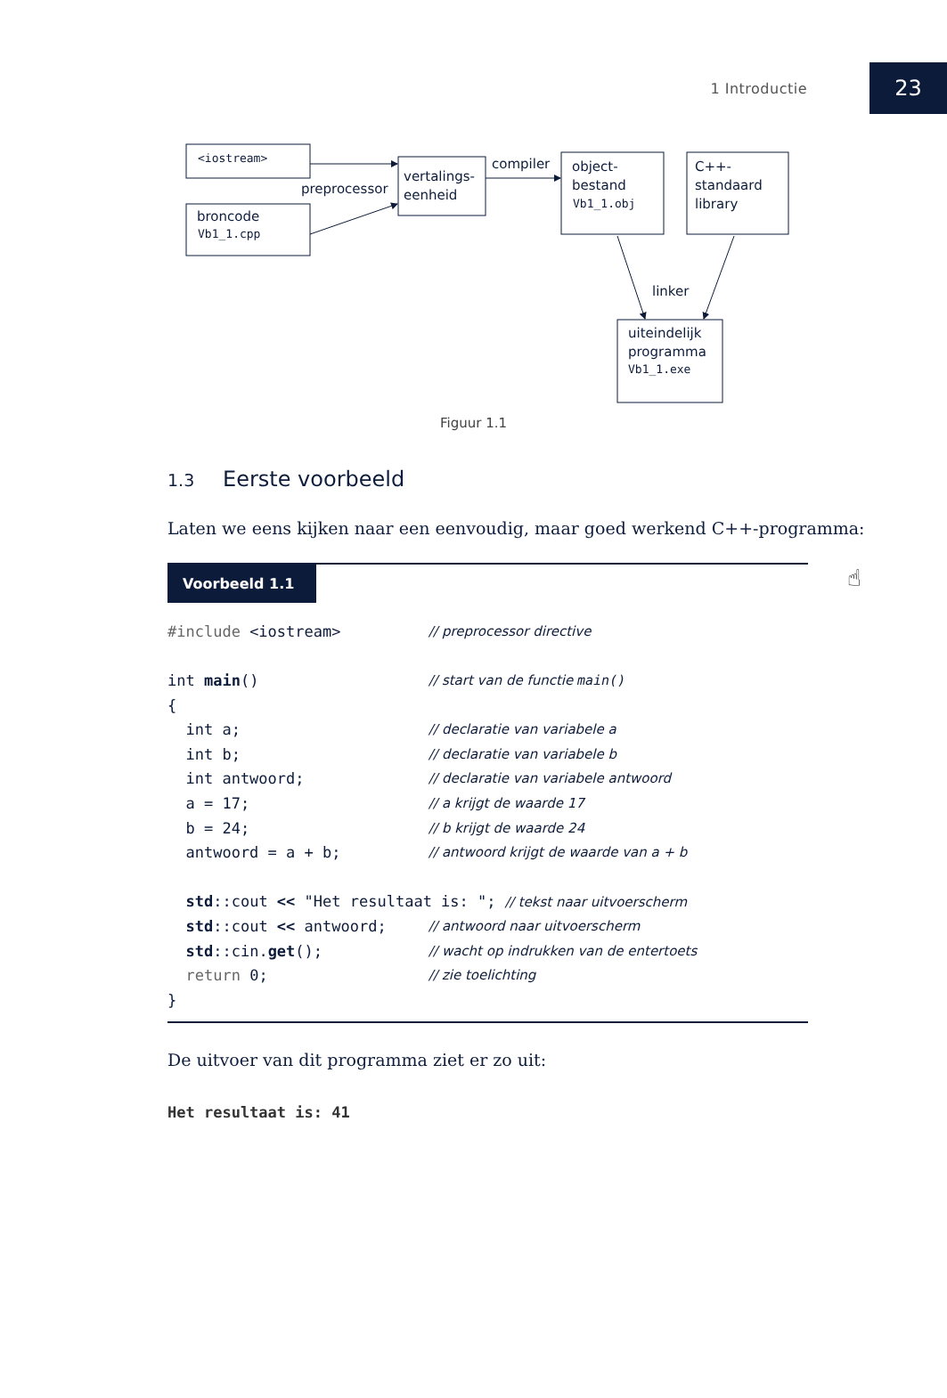1 Introductie 23
<iostream>
preprocessor
broncode
Vb1_1.cpp
vertalings-
eenheid
compiler
object-
bestand
Vb1_1.obj
C++-
standaard
library
linker
uiteindelijk
programma
Vb1_1.exe
Figuur 1.1
1.3 Eerste voorbeeld
Laten we eens kijken naar een eenvoudig, maar goed werkend C++-programma:
Voorbeeld 1.1
☝
| #include <iostream> | // preprocessor directive |
| int main () | // start van de functie main() |
| { | |
| int a; | // declaratie van variabele a |
| int b; | // declaratie van variabele b |
| int antwoord; | // declaratie van variabele antwoord |
| a = 17; | // a krijgt de waarde 17 |
| b = 24; | // b krijgt de waarde 24 |
| antwoord = a + b; | // antwoord krijgt de waarde van a + b |
| std ::cout << "Het resultaat is: "; // tekst naar uitvoerscherm | |
| std ::cout << antwoord; | // antwoord naar uitvoerscherm |
| std ::cin. get (); | // wacht op indrukken van de entertoets |
| return 0; | // zie toelichting |
| } | |
De uitvoer van dit programma ziet er zo uit:
Het resultaat is: 41